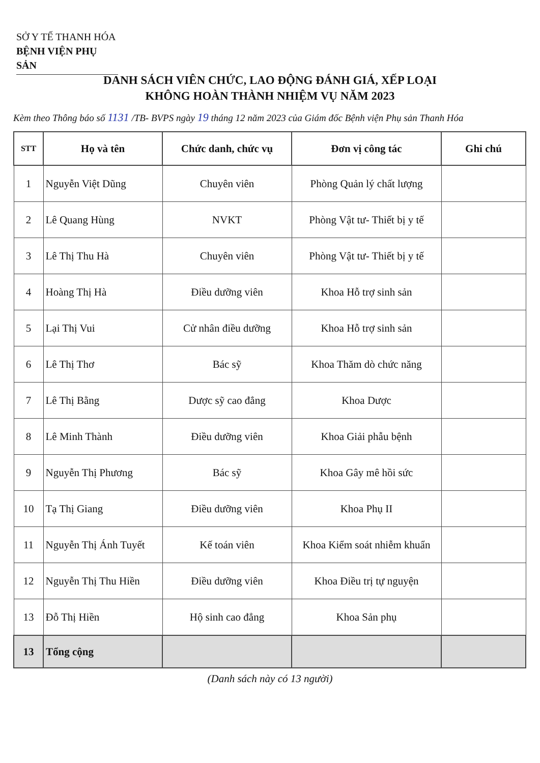SỞ Y TẾ THANH HÓA
BỆNH VIỆN PHỤ SẢN
DANH SÁCH VIÊN CHỨC, LAO ĐỘNG ĐÁNH GIÁ, XẾP LOẠI
KHÔNG HOÀN THÀNH NHIỆM VỤ NĂM 2023
Kèm theo Thông báo số 1131 /TB- BVPS ngày 19 tháng 12 năm 2023 của Giám đốc Bệnh viện Phụ sản Thanh Hóa
| STT | Họ và tên | Chức danh, chức vụ | Đơn vị công tác | Ghi chú |
| --- | --- | --- | --- | --- |
| 1 | Nguyễn Việt Dũng | Chuyên viên | Phòng Quản lý chất lượng | |
| 2 | Lê Quang Hùng | NVKT | Phòng Vật tư- Thiết bị y tế | |
| 3 | Lê Thị Thu Hà | Chuyên viên | Phòng Vật tư- Thiết bị y tế | |
| 4 | Hoàng Thị Hà | Điều dưỡng viên | Khoa Hỗ trợ sinh sản | |
| 5 | Lại Thị Vui | Cử nhân điều dưỡng | Khoa Hỗ trợ sinh sản | |
| 6 | Lê Thị Thơ | Bác sỹ | Khoa Thăm dò chức năng | |
| 7 | Lê Thị Bằng | Dược sỹ cao đẳng | Khoa Dược | |
| 8 | Lê Minh Thành | Điều dưỡng viên | Khoa Giải phẫu bệnh | |
| 9 | Nguyễn Thị Phương | Bác sỹ | Khoa Gây mê hồi sức | |
| 10 | Tạ Thị Giang | Điều dưỡng viên | Khoa Phụ II | |
| 11 | Nguyễn Thị Ánh Tuyết | Kế toán viên | Khoa Kiểm soát nhiễm khuẩn | |
| 12 | Nguyễn Thị Thu Hiền | Điều dưỡng viên | Khoa Điều trị tự nguyện | |
| 13 | Đỗ Thị Hiền | Hộ sinh cao đẳng | Khoa Sản phụ | |
| 13 | Tổng cộng | | | |
(Danh sách này có 13 người)